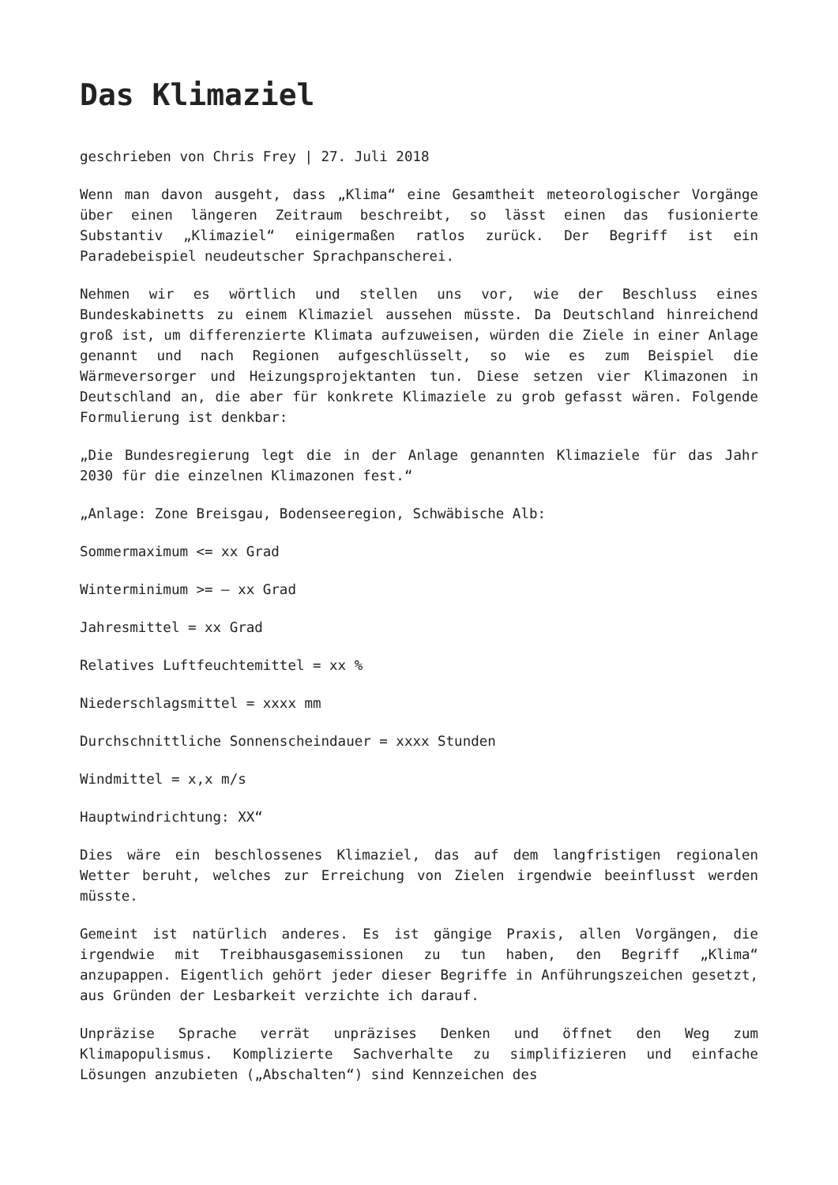Das Klimaziel
geschrieben von Chris Frey | 27. Juli 2018
Wenn man davon ausgeht, dass „Klima“ eine Gesamtheit meteorologischer Vorgänge über einen längeren Zeitraum beschreibt, so lässt einen das fusionierte Substantiv „Klimaziel“ einigermaßen ratlos zurück. Der Begriff ist ein Paradebeispiel neudeutscher Sprachpanscherei.
Nehmen wir es wörtlich und stellen uns vor, wie der Beschluss eines Bundeskabinetts zu einem Klimaziel aussehen müsste. Da Deutschland hinreichend groß ist, um differenzierte Klimata aufzuweisen, würden die Ziele in einer Anlage genannt und nach Regionen aufgeschlüsselt, so wie es zum Beispiel die Wärmeversorger und Heizungsprojektanten tun. Diese setzen vier Klimazonen in Deutschland an, die aber für konkrete Klimaziele zu grob gefasst wären. Folgende Formulierung ist denkbar:
„Die Bundesregierung legt die in der Anlage genannten Klimaziele für das Jahr 2030 für die einzelnen Klimazonen fest.“
„Anlage: Zone Breisgau, Bodenseeregion, Schwäbische Alb:
Sommermaximum <= xx Grad
Winterminimum >= – xx Grad
Jahresmittel = xx Grad
Relatives Luftfeuchtemittel = xx %
Niederschlagsmittel = xxxx mm
Durchschnittliche Sonnenscheindauer = xxxx Stunden
Windmittel = x,x m/s
Hauptwindrichtung: XX“
Dies wäre ein beschlossenes Klimaziel, das auf dem langfristigen regionalen Wetter beruht, welches zur Erreichung von Zielen irgendwie beeinflusst werden müsste.
Gemeint ist natürlich anderes. Es ist gängige Praxis, allen Vorgängen, die irgendwie mit Treibhausgasemissionen zu tun haben, den Begriff „Klima“ anzupappen. Eigentlich gehört jeder dieser Begriffe in Anführungszeichen gesetzt, aus Gründen der Lesbarkeit verzichte ich darauf.
Unpräzise Sprache verrät unpräzises Denken und öffnet den Weg zum Klimapopulismus. Komplizierte Sachverhalte zu simplifizieren und einfache Lösungen anzubieten („Abschalten“) sind Kennzeichen des